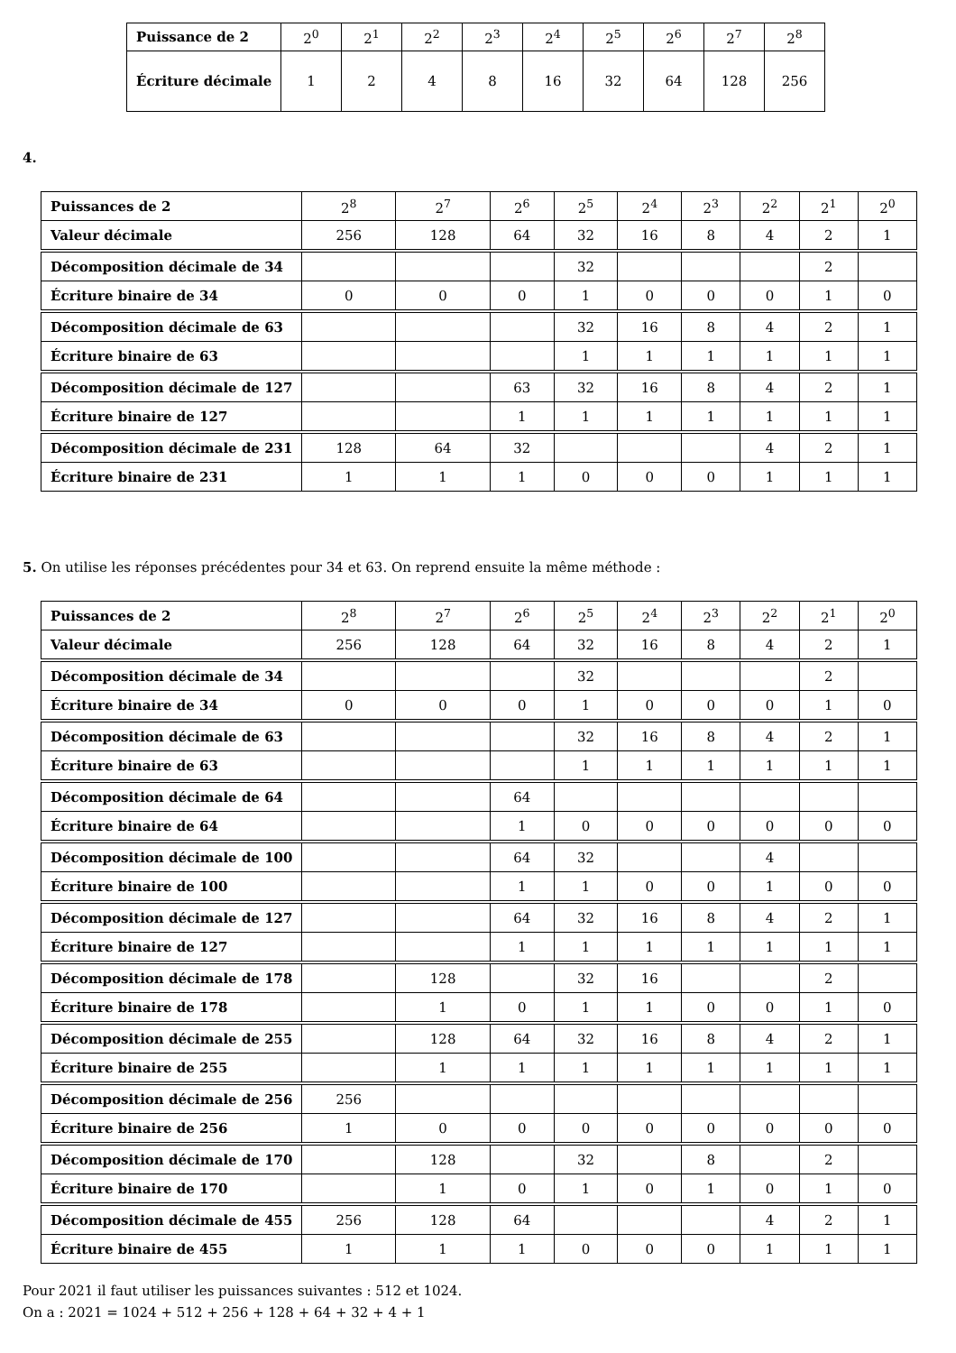| Puissance de 2 | 2<sup>0</sup> | 2<sup>1</sup> | 2<sup>2</sup> | 2<sup>3</sup> | 2<sup>4</sup> | 2<sup>5</sup> | 2<sup>6</sup> | 2<sup>7</sup> | 2<sup>8</sup> |
| Écriture décimale | 1 | 2 | 4 | 8 | 16 | 32 | 64 | 128 | 256 |
4.
| Puissances de 2 | 2<sup>8</sup> | 2<sup>7</sup> | 2<sup>6</sup> | 2<sup>5</sup> | 2<sup>4</sup> | 2<sup>3</sup> | 2<sup>2</sup> | 2<sup>1</sup> | 2<sup>0</sup> |
| Valeur décimale | 256 | 128 | 64 | 32 | 16 | 8 | 4 | 2 | 1 |
| Décomposition décimale de 34 | | | | 32 | | | | 2 | |
| Écriture binaire de 34 | 0 | 0 | 0 | 1 | 0 | 0 | 0 | 1 | 0 |
| Décomposition décimale de 63 | | | | 32 | 16 | 8 | 4 | 2 | 1 |
| Écriture binaire de 63 | | | | 1 | 1 | 1 | 1 | 1 | 1 |
| Décomposition décimale de 127 | | | 63 | 32 | 16 | 8 | 4 | 2 | 1 |
| Écriture binaire de 127 | | | 1 | 1 | 1 | 1 | 1 | 1 | 1 |
| Décomposition décimale de 231 | 128 | 64 | 32 | | | | 4 | 2 | 1 |
| Écriture binaire de 231 | 1 | 1 | 1 | 0 | 0 | 0 | 1 | 1 | 1 |
5. On utilise les réponses précédentes pour 34 et 63. On reprend ensuite la même méthode :
| Puissances de 2 | 2<sup>8</sup> | 2<sup>7</sup> | 2<sup>6</sup> | 2<sup>5</sup> | 2<sup>4</sup> | 2<sup>3</sup> | 2<sup>2</sup> | 2<sup>1</sup> | 2<sup>0</sup> |
| Valeur décimale | 256 | 128 | 64 | 32 | 16 | 8 | 4 | 2 | 1 |
| Décomposition décimale de 34 | | | | 32 | | | | 2 | |
| Écriture binaire de 34 | 0 | 0 | 0 | 1 | 0 | 0 | 0 | 1 | 0 |
| Décomposition décimale de 63 | | | | 32 | 16 | 8 | 4 | 2 | 1 |
| Écriture binaire de 63 | | | | 1 | 1 | 1 | 1 | 1 | 1 |
| Décomposition décimale de 64 | | | 64 | | | | | | |
| Écriture binaire de 64 | | | 1 | 0 | 0 | 0 | 0 | 0 | 0 |
| Décomposition décimale de 100 | | | 64 | 32 | | | 4 | | |
| Écriture binaire de 100 | | | 1 | 1 | 0 | 0 | 1 | 0 | 0 |
| Décomposition décimale de 127 | | | 64 | 32 | 16 | 8 | 4 | 2 | 1 |
| Écriture binaire de 127 | | | 1 | 1 | 1 | 1 | 1 | 1 | 1 |
| Décomposition décimale de 178 | | 128 | | 32 | 16 | | | 2 | |
| Écriture binaire de 178 | | 1 | 0 | 1 | 1 | 0 | 0 | 1 | 0 |
| Décomposition décimale de 255 | | 128 | 64 | 32 | 16 | 8 | 4 | 2 | 1 |
| Écriture binaire de 255 | | 1 | 1 | 1 | 1 | 1 | 1 | 1 | 1 |
| Décomposition décimale de 256 | 256 | | | | | | | | |
| Écriture binaire de 256 | 1 | 0 | 0 | 0 | 0 | 0 | 0 | 0 | 0 |
| Décomposition décimale de 170 | | 128 | | 32 | | 8 | | 2 | |
| Écriture binaire de 170 | | 1 | 0 | 1 | 0 | 1 | 0 | 1 | 0 |
| Décomposition décimale de 455 | 256 | 128 | 64 | | | | 4 | 2 | 1 |
| Écriture binaire de 455 | 1 | 1 | 1 | 0 | 0 | 0 | 1 | 1 | 1 |
Pour 2021 il faut utiliser les puissances suivantes : 512 et 1024.
On a : 2021 = 1024 + 512 + 256 + 128 + 64 + 32 + 4 + 1